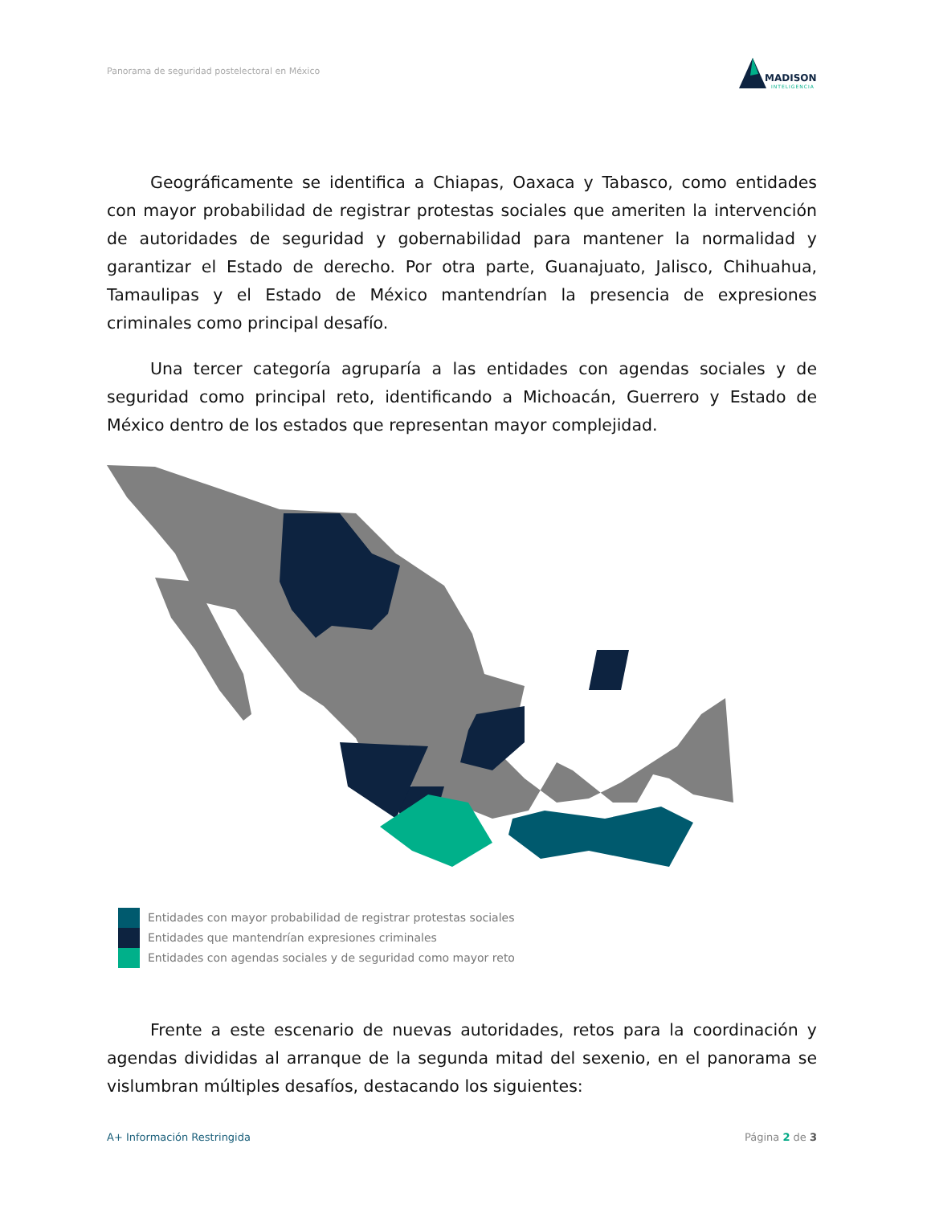Panorama de seguridad postelectoral en México
MADISON
INTELIGENCIA
Geográficamente se identifica a Chiapas, Oaxaca y Tabasco, como entidades con mayor probabilidad de registrar protestas sociales que ameriten la intervención de autoridades de seguridad y gobernabilidad para mantener la normalidad y garantizar el Estado de derecho. Por otra parte, Guanajuato, Jalisco, Chihuahua, Tamaulipas y el Estado de México mantendrían la presencia de expresiones criminales como principal desafío.
Una tercer categoría agruparía a las entidades con agendas sociales y de seguridad como principal reto, identificando a Michoacán, Guerrero y Estado de México dentro de los estados que representan mayor complejidad.
Entidades con mayor probabilidad de registrar protestas sociales
Entidades que mantendrían expresiones criminales
Entidades con agendas sociales y de seguridad como mayor reto
Frente a este escenario de nuevas autoridades, retos para la coordinación y agendas divididas al arranque de la segunda mitad del sexenio, en el panorama se vislumbran múltiples desafíos, destacando los siguientes:
A+ Información Restringida Página 2 de 3